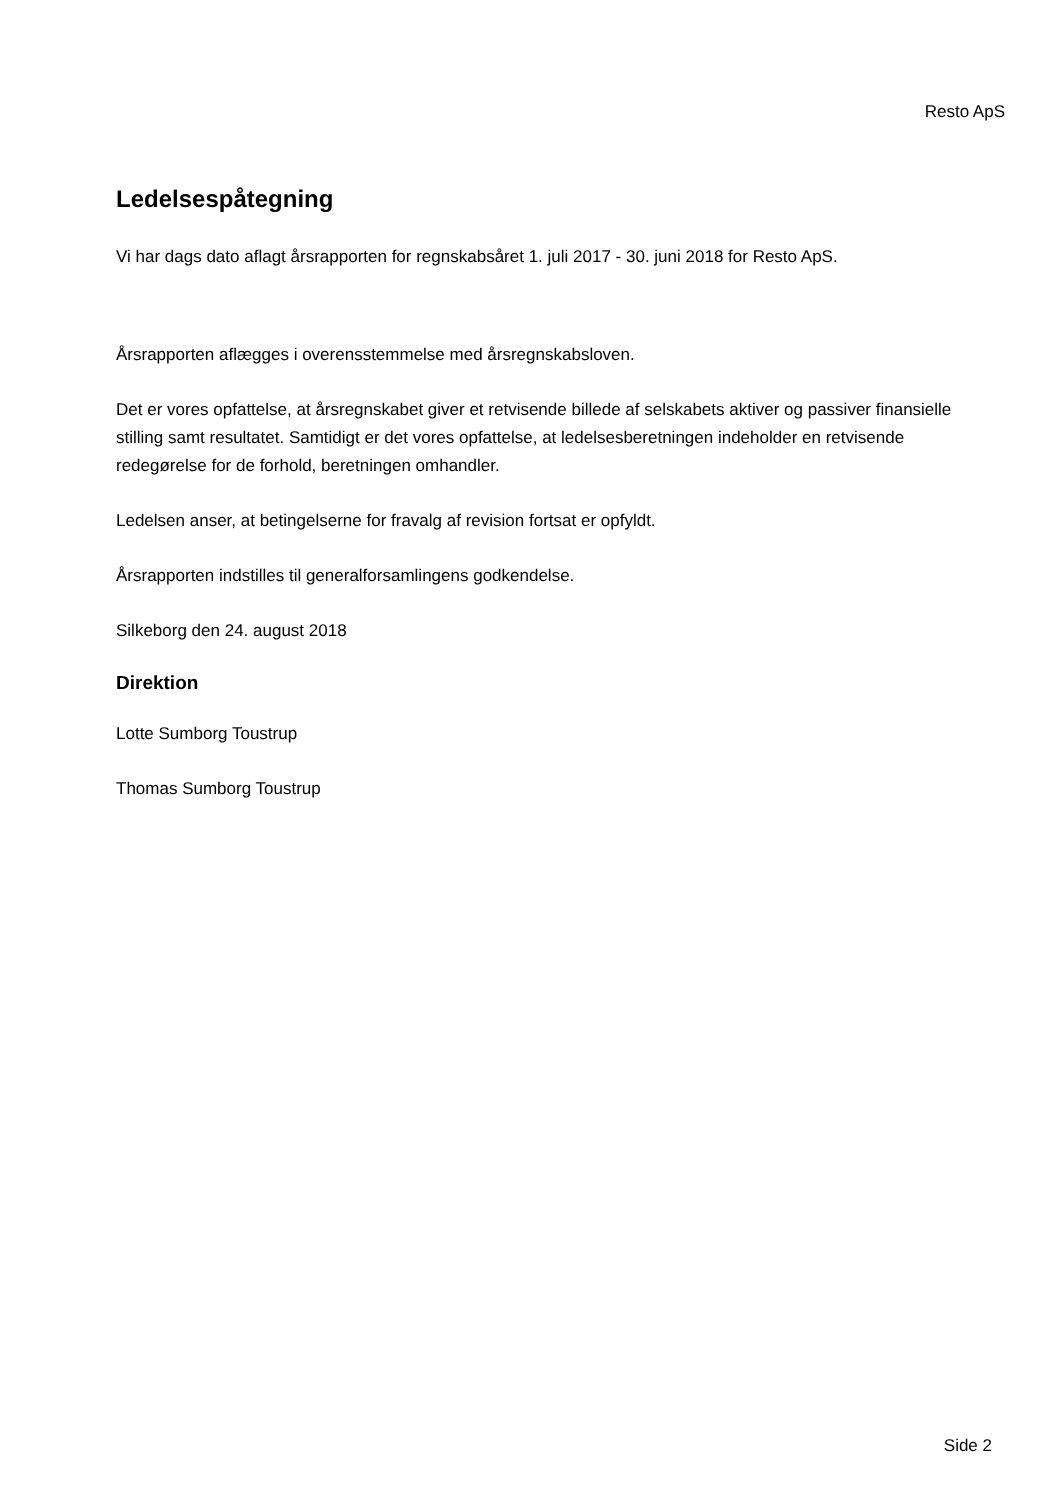Resto ApS
Ledelsespåtegning
Vi har dags dato aflagt årsrapporten for regnskabsåret 1. juli 2017 - 30. juni 2018 for Resto ApS.
Årsrapporten aflægges i overensstemmelse med årsregnskabsloven.
Det er vores opfattelse, at årsregnskabet giver et retvisende billede af selskabets aktiver og passiver finansielle stilling samt resultatet. Samtidigt er det vores opfattelse, at ledelsesberetningen indeholder en retvisende redegørelse for de forhold, beretningen omhandler.
Ledelsen anser, at betingelserne for fravalg af revision fortsat er opfyldt.
Årsrapporten indstilles til generalforsamlingens godkendelse.
Silkeborg den 24. august 2018
Direktion
Lotte Sumborg Toustrup
Thomas Sumborg Toustrup
Side 2